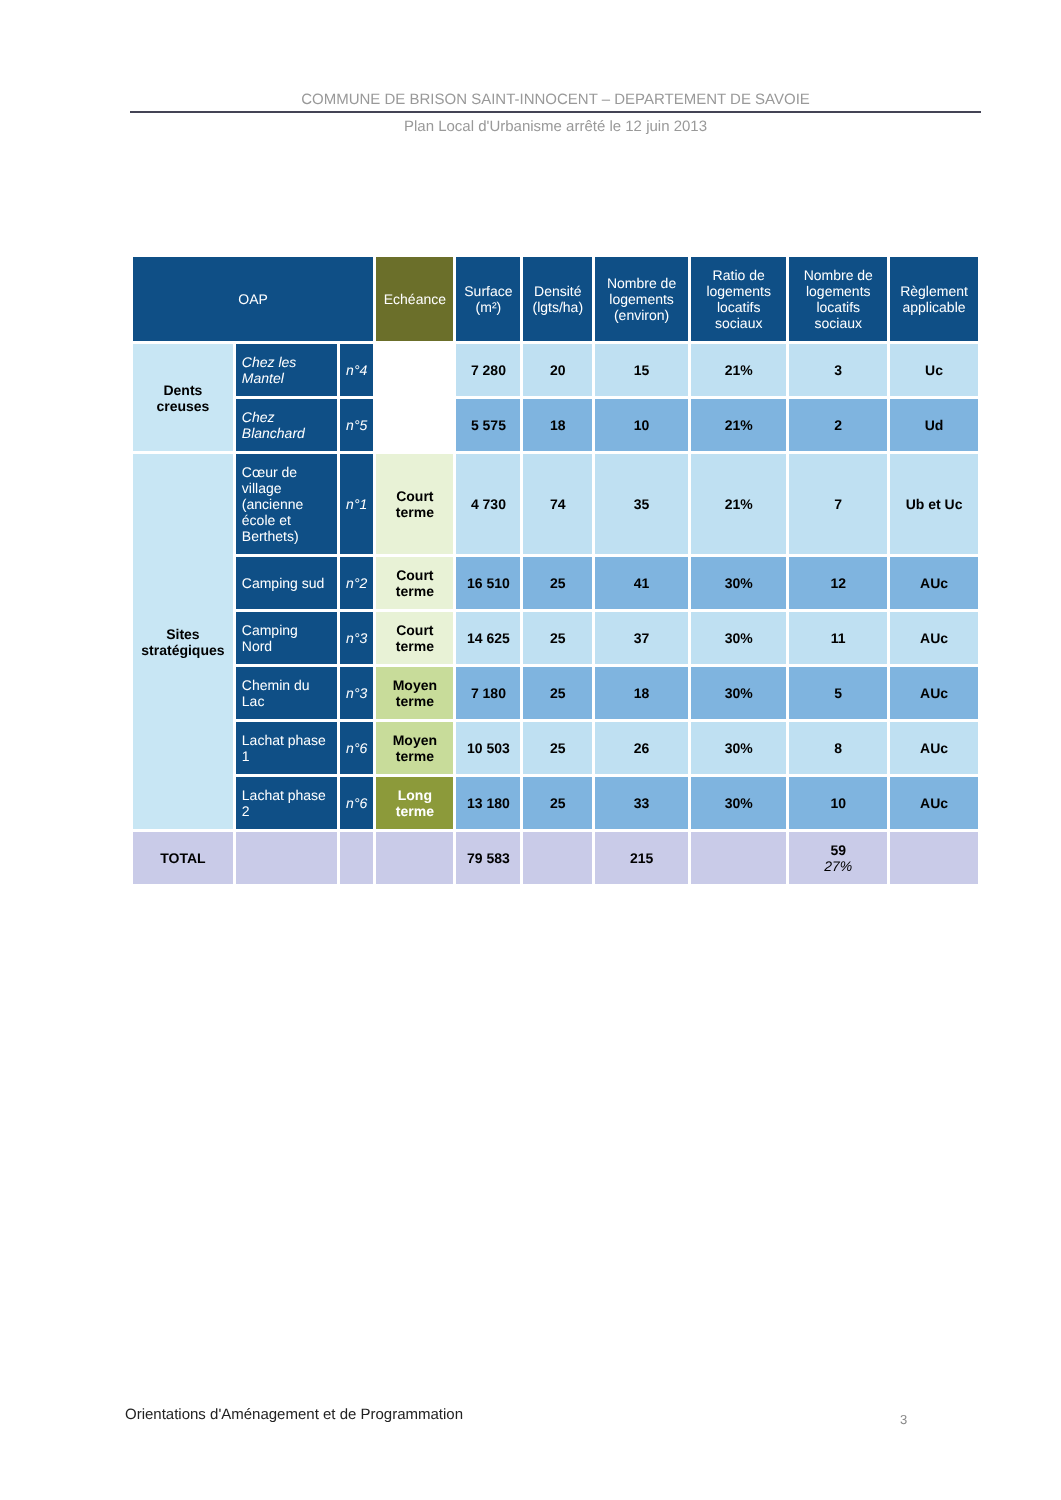COMMUNE DE BRISON SAINT-INNOCENT – DEPARTEMENT DE SAVOIE
Plan Local d'Urbanisme arrêté le 12 juin 2013
| OAP | | | Echéance | Surface (m²) | Densité (lgts/ha) | Nombre de logements (environ) | Ratio de logements locatifs sociaux | Nombre de logements locatifs sociaux | Règlement applicable |
| --- | --- | --- | --- | --- | --- | --- | --- | --- | --- |
| Dents creuses | Chez les Mantel | n°4 | | 7 280 | 20 | 15 | 21% | 3 | Uc |
| | Chez Blanchard | n°5 | | 5 575 | 18 | 10 | 21% | 2 | Ud |
| Sites stratégiques | Cœur de village (ancienne école et Berthets) | n°1 | Court terme | 4 730 | 74 | 35 | 21% | 7 | Ub et Uc |
| | Camping sud | n°2 | Court terme | 16 510 | 25 | 41 | 30% | 12 | AUc |
| | Camping Nord | n°3 | Court terme | 14 625 | 25 | 37 | 30% | 11 | AUc |
| | Chemin du Lac | n°3 | Moyen terme | 7 180 | 25 | 18 | 30% | 5 | AUc |
| | Lachat phase 1 | n°6 | Moyen terme | 10 503 | 25 | 26 | 30% | 8 | AUc |
| | Lachat phase 2 | n°6 | Long terme | 13 180 | 25 | 33 | 30% | 10 | AUc |
| TOTAL | | | | 79 583 | | 215 | | 59 27% | |
Orientations d'Aménagement et de Programmation
3